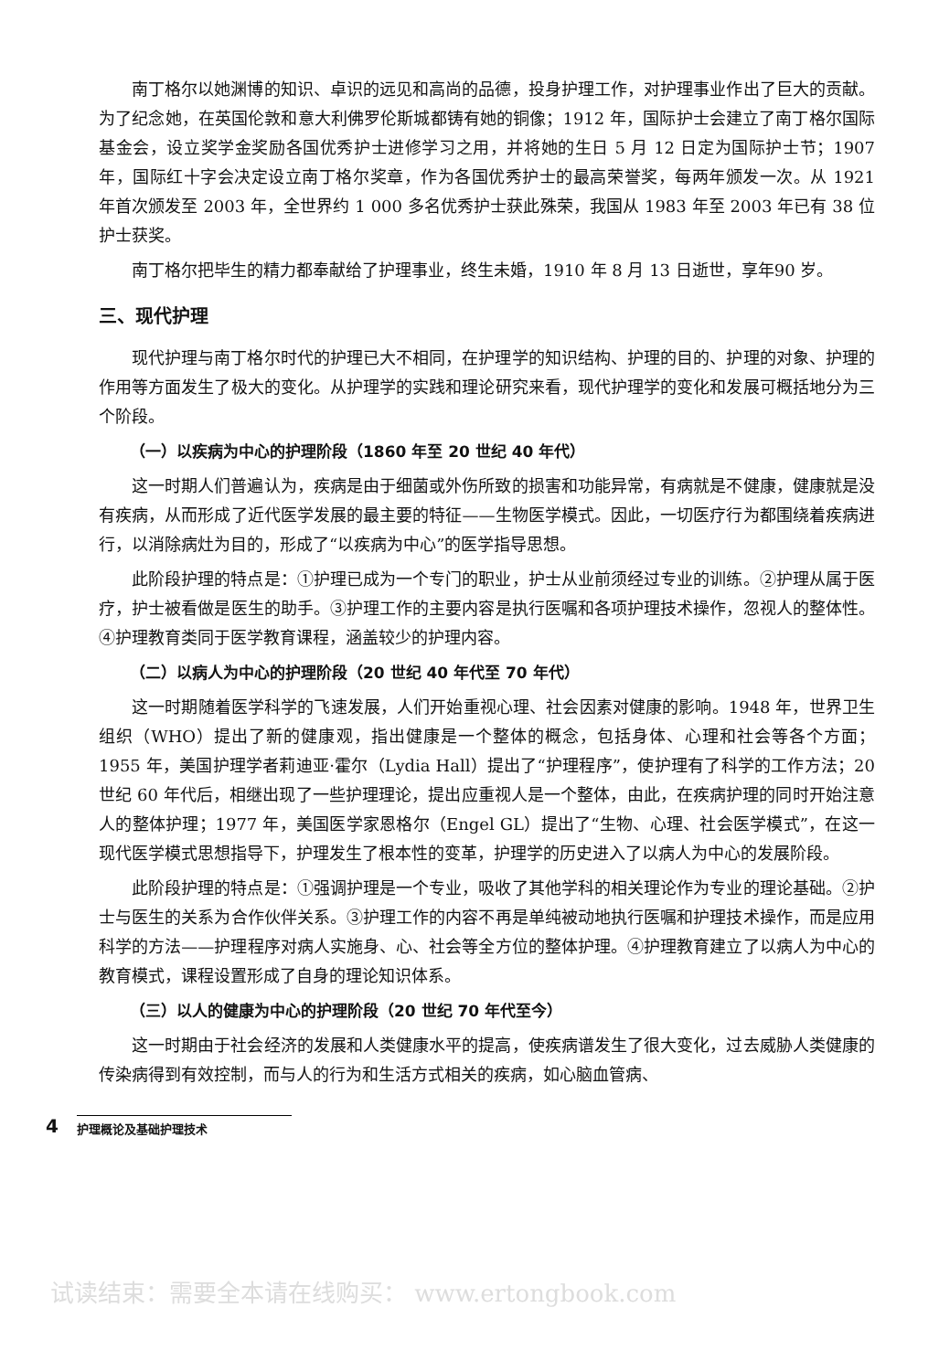南丁格尔以她渊博的知识、卓识的远见和高尚的品德，投身护理工作，对护理事业作出了巨大的贡献。为了纪念她，在英国伦敦和意大利佛罗伦斯城都铸有她的铜像；1912 年，国际护士会建立了南丁格尔国际基金会，设立奖学金奖励各国优秀护士进修学习之用，并将她的生日 5 月 12 日定为国际护士节；1907 年，国际红十字会决定设立南丁格尔奖章，作为各国优秀护士的最高荣誉奖，每两年颁发一次。从 1921 年首次颁发至 2003 年，全世界约 1 000 多名优秀护士获此殊荣，我国从 1983 年至 2003 年已有 38 位护士获奖。
南丁格尔把毕生的精力都奉献给了护理事业，终生未婚，1910 年 8 月 13 日逝世，享年90 岁。
三、现代护理
现代护理与南丁格尔时代的护理已大不相同，在护理学的知识结构、护理的目的、护理的对象、护理的作用等方面发生了极大的变化。从护理学的实践和理论研究来看，现代护理学的变化和发展可概括地分为三个阶段。
（一）以疾病为中心的护理阶段（1860 年至 20 世纪 40 年代）
这一时期人们普遍认为，疾病是由于细菌或外伤所致的损害和功能异常，有病就是不健康，健康就是没有疾病，从而形成了近代医学发展的最主要的特征——生物医学模式。因此，一切医疗行为都围绕着疾病进行，以消除病灶为目的，形成了“以疾病为中心”的医学指导思想。
此阶段护理的特点是：①护理已成为一个专门的职业，护士从业前须经过专业的训练。②护理从属于医疗，护士被看做是医生的助手。③护理工作的主要内容是执行医嘱和各项护理技术操作，忽视人的整体性。④护理教育类同于医学教育课程，涵盖较少的护理内容。
（二）以病人为中心的护理阶段（20 世纪 40 年代至 70 年代）
这一时期随着医学科学的飞速发展，人们开始重视心理、社会因素对健康的影响。1948 年，世界卫生组织（WHO）提出了新的健康观，指出健康是一个整体的概念，包括身体、心理和社会等各个方面；1955 年，美国护理学者莉迪亚·霍尔（Lydia Hall）提出了“护理程序”，使护理有了科学的工作方法；20 世纪 60 年代后，相继出现了一些护理理论，提出应重视人是一个整体，由此，在疾病护理的同时开始注意人的整体护理；1977 年，美国医学家恩格尔（Engel GL）提出了“生物、心理、社会医学模式”，在这一现代医学模式思想指导下，护理发生了根本性的变革，护理学的历史进入了以病人为中心的发展阶段。
此阶段护理的特点是：①强调护理是一个专业，吸收了其他学科的相关理论作为专业的理论基础。②护士与医生的关系为合作伙伴关系。③护理工作的内容不再是单纯被动地执行医嘱和护理技术操作，而是应用科学的方法——护理程序对病人实施身、心、社会等全方位的整体护理。④护理教育建立了以病人为中心的教育模式，课程设置形成了自身的理论知识体系。
（三）以人的健康为中心的护理阶段（20 世纪 70 年代至今）
这一时期由于社会经济的发展和人类健康水平的提高，使疾病谱发生了很大变化，过去威胁人类健康的传染病得到有效控制，而与人的行为和生活方式相关的疾病，如心脑血管病、
4 护理概论及基础护理技术
试读结束：需要全本请在线购买： www.ertongbook.com